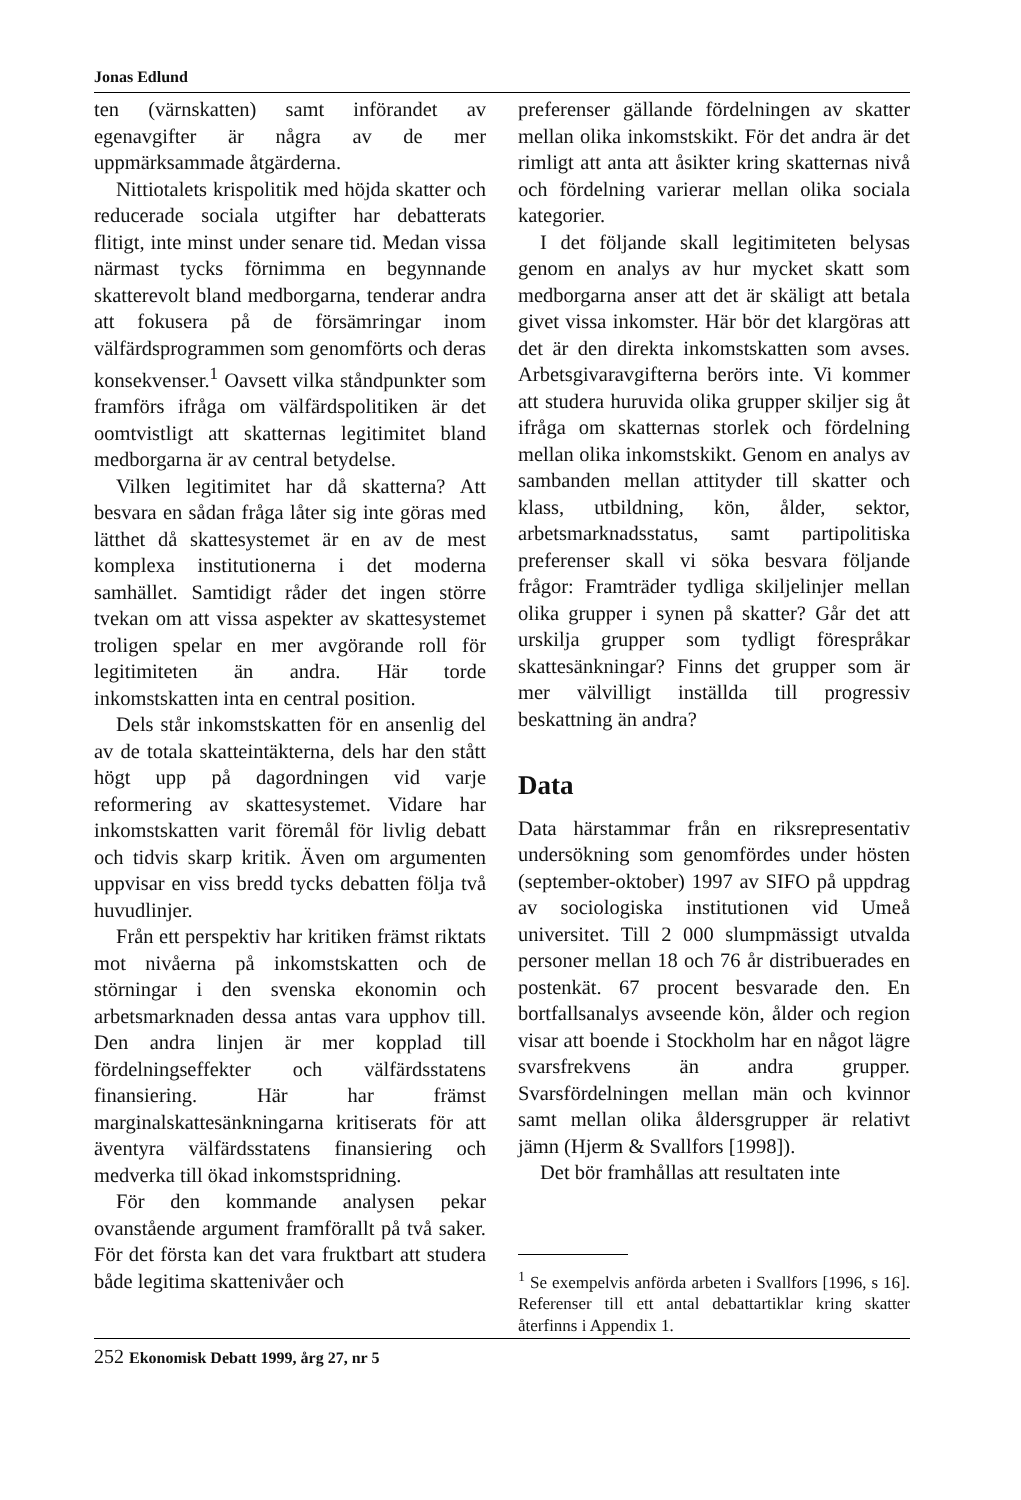Jonas Edlund
ten (värnskatten) samt införandet av egenavgifter är några av de mer uppmärksammade åtgärderna.
Nittiotalets krispolitik med höjda skatter och reducerade sociala utgifter har debatterats flitigt, inte minst under senare tid. Medan vissa närmast tycks förnimma en begynnande skatterevolt bland medborgarna, tenderar andra att fokusera på de försämringar inom välfärdsprogrammen som genomförts och deras konsekvenser.<sup>1</sup> Oavsett vilka ståndpunkter som framförs ifråga om välfärdspolitiken är det oomtvistligt att skatternas legitimitet bland medborgarna är av central betydelse.
Vilken legitimitet har då skatterna? Att besvara en sådan fråga låter sig inte göras med lätthet då skattesystemet är en av de mest komplexa institutionerna i det moderna samhället. Samtidigt råder det ingen större tvekan om att vissa aspekter av skattesystemet troligen spelar en mer avgörande roll för legitimiteten än andra. Här torde inkomstskatten inta en central position.
Dels står inkomstskatten för en ansenlig del av de totala skatteintäkterna, dels har den stått högt upp på dagordningen vid varje reformering av skattesystemet. Vidare har inkomstskatten varit föremål för livlig debatt och tidvis skarp kritik. Även om argumenten uppvisar en viss bredd tycks debatten följa två huvudlinjer.
Från ett perspektiv har kritiken främst riktats mot nivåerna på inkomstskatten och de störningar i den svenska ekonomin och arbetsmarknaden dessa antas vara upphov till. Den andra linjen är mer kopplad till fördelningseffekter och välfärdsstatens finansiering. Här har främst marginalskattesänkningarna kritiserats för att äventyra välfärdsstatens finansiering och medverka till ökad inkomstspridning.
För den kommande analysen pekar ovanstående argument framförallt på två saker. För det första kan det vara fruktbart att studera både legitima skattenivåer och
preferenser gällande fördelningen av skatter mellan olika inkomstskikt. För det andra är det rimligt att anta att åsikter kring skatternas nivå och fördelning varierar mellan olika sociala kategorier.
I det följande skall legitimiteten belysas genom en analys av hur mycket skatt som medborgarna anser att det är skäligt att betala givet vissa inkomster. Här bör det klargöras att det är den direkta inkomstskatten som avses. Arbetsgivaravgifterna berörs inte. Vi kommer att studera huruvida olika grupper skiljer sig åt ifråga om skatternas storlek och fördelning mellan olika inkomstskikt. Genom en analys av sambanden mellan attityder till skatter och klass, utbildning, kön, ålder, sektor, arbetsmarknadsstatus, samt partipolitiska preferenser skall vi söka besvara följande frågor: Framträder tydliga skiljelinjer mellan olika grupper i synen på skatter? Går det att urskilja grupper som tydligt förespråkar skattesänkningar? Finns det grupper som är mer välvilligt inställda till progressiv beskattning än andra?
Data
Data härstammar från en riksrepresentativ undersökning som genomfördes under hösten (september-oktober) 1997 av SIFO på uppdrag av sociologiska institutionen vid Umeå universitet. Till 2 000 slumpmässigt utvalda personer mellan 18 och 76 år distribuerades en postenkät. 67 procent besvarade den. En bortfallsanalys avseende kön, ålder och region visar att boende i Stockholm har en något lägre svarsfrekvens än andra grupper. Svarsfördelningen mellan män och kvinnor samt mellan olika åldersgrupper är relativt jämn (Hjerm & Svallfors [1998]).
Det bör framhållas att resultaten inte
<sup>1</sup> Se exempelvis anförda arbeten i Svallfors [1996, s 16]. Referenser till ett antal debattartiklar kring skatter återfinns i Appendix 1.
252 Ekonomisk Debatt 1999, årg 27, nr 5